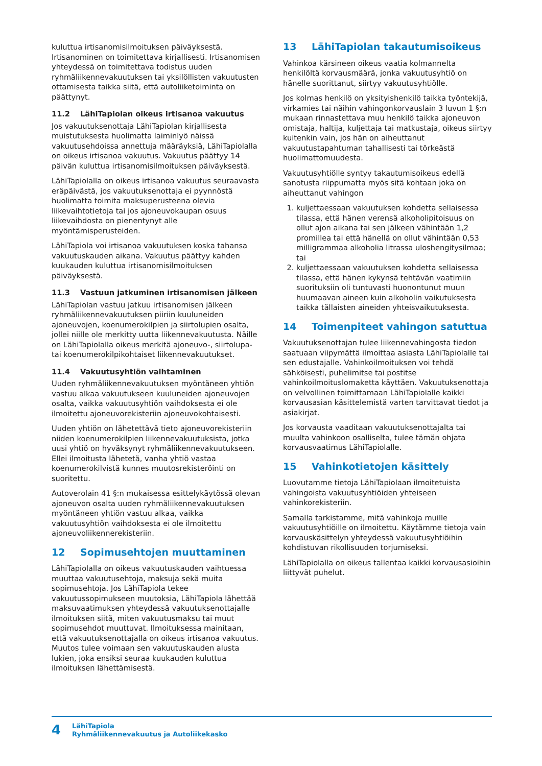kuluttua irtisanomisilmoituksen päiväyksestä. Irtisanominen on toimitettava kirjallisesti. Irtisanomisen yhteydessä on toimitettava todistus uuden ryhmäliikennevakuutuksen tai yksilöllisten vakuutusten ottamisesta taikka siitä, että autoliiketoiminta on päättynyt.
11.2 LähiTapiolan oikeus irtisanoa vakuutus
Jos vakuutuksenottaja LähiTapiolan kirjallisesta muistutuksesta huolimatta laiminlyö näissä vakuutusehdoissa annettuja määräyksiä, LähiTapiolalla on oikeus irtisanoa vakuutus. Vakuutus päättyy 14 päivän kuluttua irtisanomisilmoituksen päiväyksestä.
LähiTapiolalla on oikeus irtisanoa vakuutus seuraavasta eräpäivästä, jos vakuutuksenottaja ei pyynnöstä huolimatta toimita maksuperusteena olevia liikevaihtotietoja tai jos ajoneuvokaupan osuus liikevaihdosta on pienentynyt alle myöntämisperusteiden.
LähiTapiola voi irtisanoa vakuutuksen koska tahansa vakuutuskauden aikana. Vakuutus päättyy kahden kuukauden kuluttua irtisanomisilmoituksen päiväyksestä.
11.3 Vastuun jatkuminen irtisanomisen jälkeen
LähiTapiolan vastuu jatkuu irtisanomisen jälkeen ryhmäliikennevakuutuksen piiriin kuuluneiden ajoneuvojen, koenumerokilpien ja siirtolupien osalta, jollei niille ole merkitty uutta liikennevakuutusta. Näille on LähiTapiolalla oikeus merkitä ajoneuvo-, siirtolupa- tai koenumerokilpikohtaiset liikennevakuutukset.
11.4 Vakuutusyhtiön vaihtaminen
Uuden ryhmäliikennevakuutuksen myöntäneen yhtiön vastuu alkaa vakuutukseen kuuluneiden ajoneuvojen osalta, vaikka vakuutusyhtiön vaihdoksesta ei ole ilmoitettu ajoneuvorekisteriin ajoneuvokohtaisesti.
Uuden yhtiön on lähetettävä tieto ajoneuvorekisteriin niiden koenumerokilpien liikennevakuutuksista, jotka uusi yhtiö on hyväksynyt ryhmäliikennevakuutukseen. Ellei ilmoitusta lähetetä, vanha yhtiö vastaa koenumerokilvistä kunnes muutosrekisteröinti on suoritettu.
Autoverolain 41 §:n mukaisessa esittelykäytössä olevan ajoneuvon osalta uuden ryhmäliikennevakuutuksen myöntäneen yhtiön vastuu alkaa, vaikka vakuutusyhtiön vaihdoksesta ei ole ilmoitettu ajoneuvoliikennerekisteriin.
12 Sopimusehtojen muuttaminen
LähiTapiolalla on oikeus vakuutuskauden vaihtuessa muuttaa vakuutusehtoja, maksuja sekä muita sopimusehtoja. Jos LähiTapiola tekee vakuutussopimukseen muutoksia, LähiTapiola lähettää maksuvaatimuksen yhteydessä vakuutuksenottajalle ilmoituksen siitä, miten vakuutusmaksu tai muut sopimusehdot muuttuvat. Ilmoituksessa mainitaan, että vakuutuksenottajalla on oikeus irtisanoa vakuutus. Muutos tulee voimaan sen vakuutuskauden alusta lukien, joka ensiksi seuraa kuukauden kuluttua ilmoituksen lähettämisestä.
13 LähiTapiolan takautumisoikeus
Vahinkoa kärsineen oikeus vaatia kolmannelta henkilöltä korvausmäärä, jonka vakuutusyhtiö on hänelle suorittanut, siirtyy vakuutusyhtiölle.
Jos kolmas henkilö on yksityishenkilö taikka työntekijä, virkamies tai näihin vahingonkorvauslain 3 luvun 1 §:n mukaan rinnastettava muu henkilö taikka ajoneuvon omistaja, haltija, kuljettaja tai matkustaja, oikeus siirtyy kuitenkin vain, jos hän on aiheuttanut vakuutustapahtuman tahallisesti tai törkeästä huolimattomuudesta.
Vakuutusyhtiölle syntyy takautumisoikeus edellä sanotusta riippumatta myös sitä kohtaan joka on aiheuttanut vahingon
1. kuljettaessaan vakuutuksen kohdetta sellaisessa tilassa, että hänen verensä alkoholipitoisuus on ollut ajon aikana tai sen jälkeen vähintään 1,2 promillea tai että hänellä on ollut vähintään 0,53 milligrammaa alkoholia litrassa uloshengitysilmaa; tai
2. kuljettaessaan vakuutuksen kohdetta sellaisessa tilassa, että hänen kykynsä tehtävän vaatimiin suorituksiin oli tuntuvasti huonontunut muun huumaavan aineen kuin alkoholin vaikutuksesta taikka tällaisten aineiden yhteisvaikutuksesta.
14 Toimenpiteet vahingon satuttua
Vakuutuksenottajan tulee liikennevahingosta tiedon saatuaan viipymättä ilmoittaa asiasta LähiTapiolalle tai sen edustajalle. Vahinkoilmoituksen voi tehdä sähköisesti, puhelimitse tai postitse vahinkoilmoituslomaketta käyttäen. Vakuutuksenottaja on velvollinen toimittamaan LähiTapiolalle kaikki korvausasian käsittelemistä varten tarvittavat tiedot ja asiakirjat.
Jos korvausta vaaditaan vakuutuksenottajalta tai muulta vahinkoon osalliselta, tulee tämän ohjata korvausvaatimus LähiTapiolalle.
15 Vahinkotietojen käsittely
Luovutamme tietoja LähiTapiolaan ilmoitetuista vahingoista vakuutusyhtiöiden yhteiseen vahinkorekisteriin.
Samalla tarkistamme, mitä vahinkoja muille vakuutusyhtiöille on ilmoitettu. Käytämme tietoja vain korvauskäsittelyn yhteydessä vakuutusyhtiöihin kohdistuvan rikollisuuden torjumiseksi.
LähiTapiolalla on oikeus tallentaa kaikki korvausasioihin liittyvät puhelut.
4
LähiTapiola
Ryhmäliikennevakuutus ja Autoliikekasko